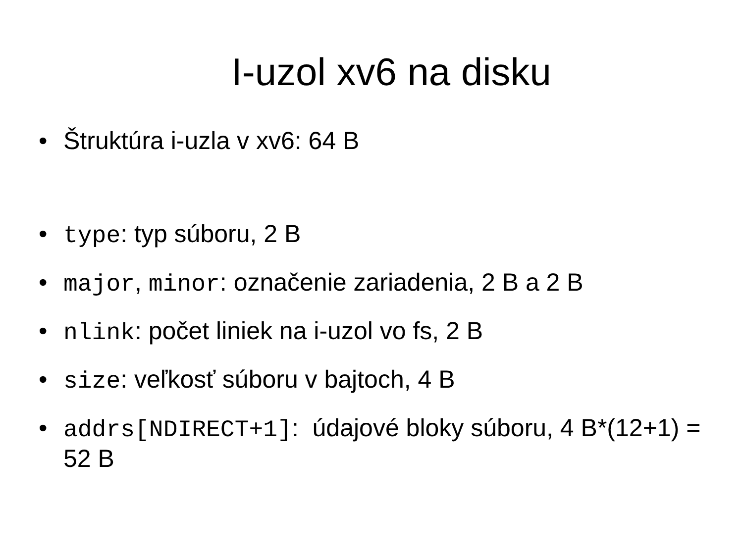I-uzol xv6 na disku
• Štruktúra i-uzla v xv6: 64 B
• type: typ súboru, 2 B
• major, minor: označenie zariadenia, 2 B a 2 B
• nlink: počet liniek na i-uzol vo fs, 2 B
• size: veľkosť súboru v bajtoch, 4 B
• addrs[NDIRECT+1]: údajové bloky súboru, 4 B*(12+1) = 52 B